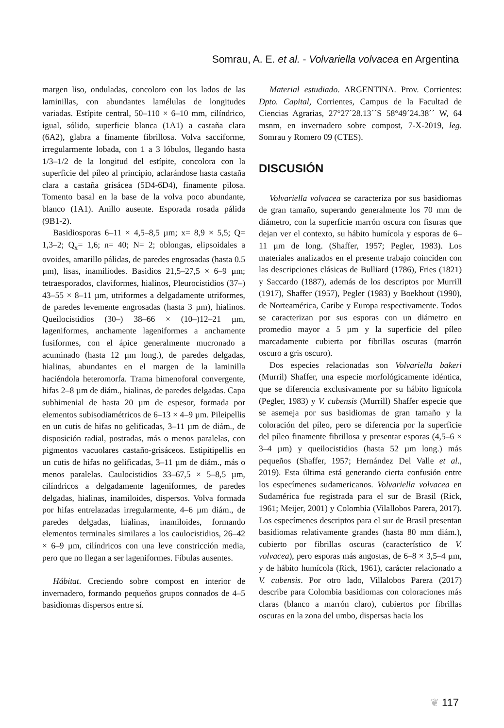Somrau, A. E. et al. - Volvariella volvacea en Argentina
margen liso, onduladas, concoloro con los lados de las laminillas, con abundantes lamélulas de longitudes variadas. Estípite central, 50–110 × 6–10 mm, cilíndrico, igual, sólido, superficie blanca (1A1) a castaña clara (6A2), glabra a finamente fibrillosa. Volva sacciforme, irregularmente lobada, con 1 a 3 lóbulos, llegando hasta 1/3–1/2 de la longitud del estípite, concolora con la superficie del píleo al principio, aclarándose hasta castaña clara a castaña grisácea (5D4-6D4), finamente pilosa. Tomento basal en la base de la volva poco abundante, blanco (1A1). Anillo ausente. Esporada rosada pálida (9B1-2).
Basidiosporas 6–11 × 4,5–8,5 µm; x= 8,9 × 5,5; Q= 1,3–2; Q<sub>x</sub>= 1,6; n= 40; N= 2; oblongas, elipsoidales a ovoides, amarillo pálidas, de paredes engrosadas (hasta 0.5 µm), lisas, inamiliodes. Basidios 21,5–27,5 × 6–9 µm; tetraesporados, claviformes, hialinos, Pleurocistidios (37–) 43–55 × 8–11 µm, utriformes a delgadamente utriformes, de paredes levemente engrosadas (hasta 3 µm), hialinos. Queilocistidios (30–) 38–66 × (10–)12–21 µm, lageniformes, anchamente lageniformes a anchamente fusiformes, con el ápice generalmente mucronado a acuminado (hasta 12 µm long.), de paredes delgadas, hialinas, abundantes en el margen de la laminilla haciéndola heteromorfa. Trama himenoforal convergente, hifas 2–8 µm de diám., hialinas, de paredes delgadas. Capa subhimenial de hasta 20 µm de espesor, formada por elementos subisodiamétricos de 6–13 × 4–9 µm. Pileipellis en un cutis de hifas no gelificadas, 3–11 µm de diám., de disposición radial, postradas, más o menos paralelas, con pigmentos vacuolares castaño-grisáceos. Estipitipellis en un cutis de hifas no gelificadas, 3–11 µm de diám., más o menos paralelas. Caulocistidios 33–67,5 × 5–8,5 µm, cilíndricos a delgadamente lageniformes, de paredes delgadas, hialinas, inamiloides, dispersos. Volva formada por hifas entrelazadas irregularmente, 4–6 µm diám., de paredes delgadas, hialinas, inamiloides, formando elementos terminales similares a los caulocistidios, 26–42 × 6–9 µm, cilíndricos con una leve constricción media, pero que no llegan a ser lageniformes. Fíbulas ausentes.
Hábitat. Creciendo sobre compost en interior de invernadero, formando pequeños grupos connados de 4–5 basidiomas dispersos entre sí.
Material estudiado. ARGENTINA. Prov. Corrientes: Dpto. Capital, Corrientes, Campus de la Facultad de Ciencias Agrarias, 27°27´28.13´´S 58°49´24.38´´ W, 64 msnm, en invernadero sobre compost, 7-X-2019, leg. Somrau y Romero 09 (CTES).
DISCUSIÓN
Volvariella volvacea se caracteriza por sus basidiomas de gran tamaño, superando generalmente los 70 mm de diámetro, con la superficie marrón oscura con fisuras que dejan ver el contexto, su hábito humícola y esporas de 6–11 µm de long. (Shaffer, 1957; Pegler, 1983). Los materiales analizados en el presente trabajo coinciden con las descripciones clásicas de Bulliard (1786), Fries (1821) y Saccardo (1887), además de los descriptos por Murrill (1917), Shaffer (1957), Pegler (1983) y Boekhout (1990), de Norteamérica, Caribe y Europa respectivamente. Todos se caracterizan por sus esporas con un diámetro en promedio mayor a 5 µm y la superficie del píleo marcadamente cubierta por fibrillas oscuras (marrón oscuro a gris oscuro).
Dos especies relacionadas son Volvariella bakeri (Murril) Shaffer, una especie morfológicamente idéntica, que se diferencia exclusivamente por su hábito lignícola (Pegler, 1983) y V. cubensis (Murrill) Shaffer especie que se asemeja por sus basidiomas de gran tamaño y la coloración del píleo, pero se diferencia por la superficie del píleo finamente fibrillosa y presentar esporas (4,5–6 × 3–4 µm) y queilocistidios (hasta 52 µm long.) más pequeños (Shaffer, 1957; Hernández Del Valle et al., 2019). Esta última está generando cierta confusión entre los especímenes sudamericanos. Volvariella volvacea en Sudamérica fue registrada para el sur de Brasil (Rick, 1961; Meijer, 2001) y Colombia (Vilallobos Parera, 2017). Los especímenes descriptos para el sur de Brasil presentan basidiomas relativamente grandes (hasta 80 mm diám.), cubierto por fibrillas oscuras (característico de V. volvacea), pero esporas más angostas, de 6–8 × 3,5–4 µm, y de hábito humícola (Rick, 1961), carácter relacionado a V. cubensis. Por otro lado, Villalobos Parera (2017) describe para Colombia basidiomas con coloraciones más claras (blanco a marrón claro), cubiertos por fibrillas oscuras en la zona del umbo, dispersas hacia los
❦ 117